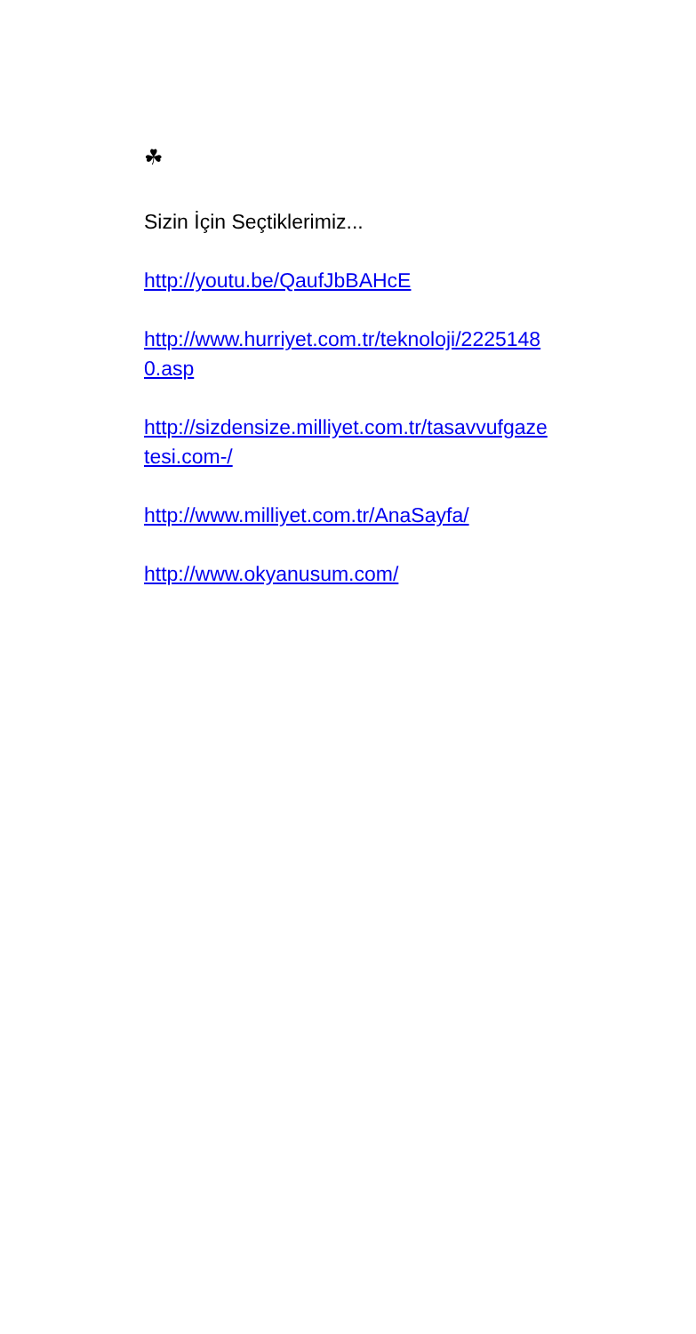☘
Sizin İçin Seçtiklerimiz...
http://youtu.be/QaufJbBAHcE
http://www.hurriyet.com.tr/teknoloji/22251480.asp
http://sizdensize.milliyet.com.tr/tasavvufgazetesi.com-/
http://www.milliyet.com.tr/AnaSayfa/
http://www.okyanusum.com/